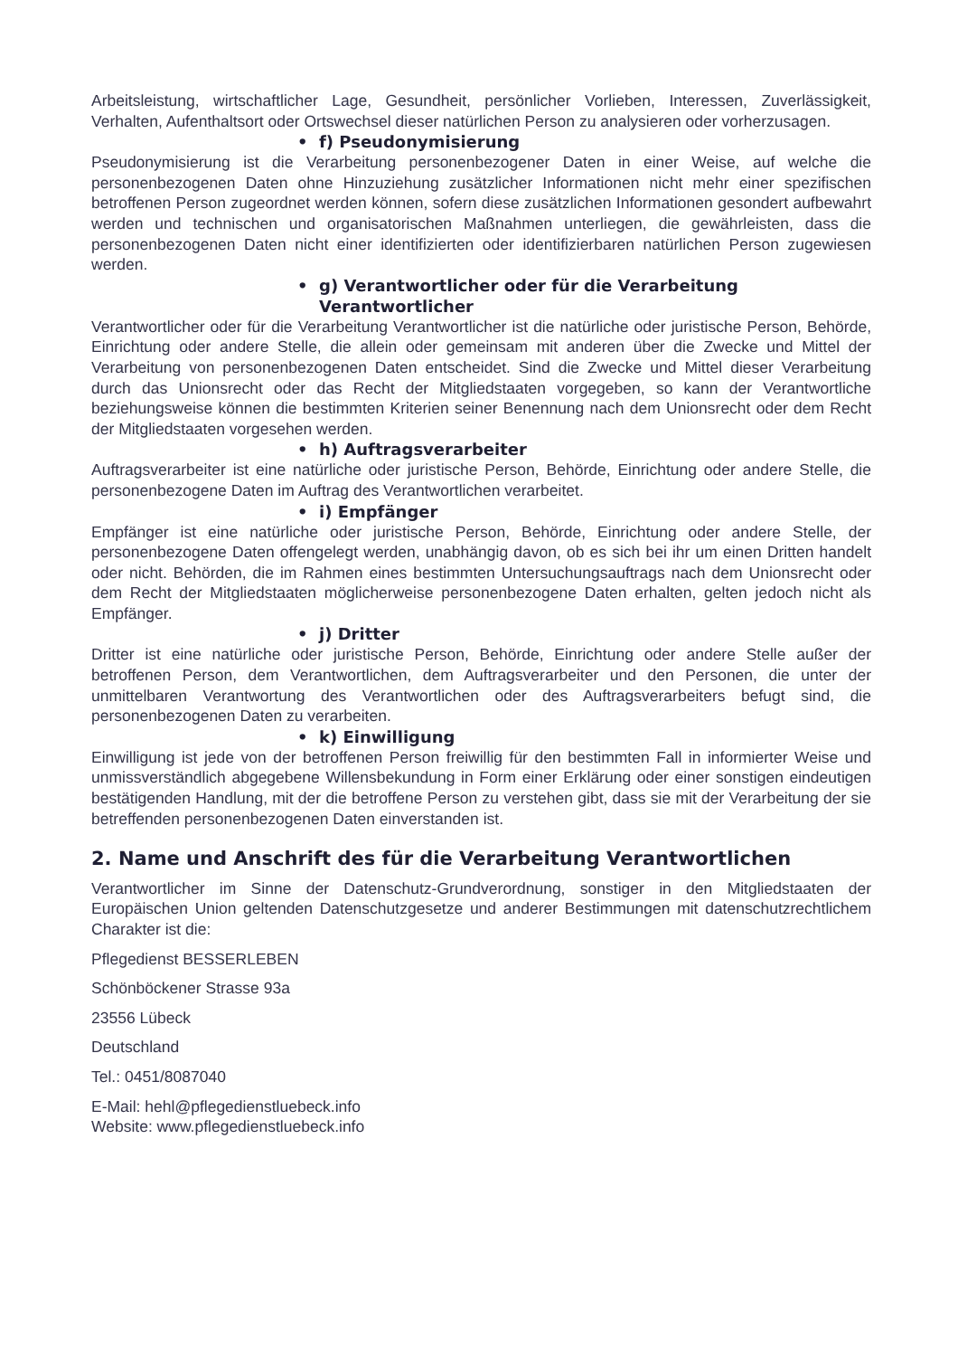Arbeitsleistung, wirtschaftlicher Lage, Gesundheit, persönlicher Vorlieben, Interessen, Zuverlässigkeit, Verhalten, Aufenthaltsort oder Ortswechsel dieser natürlichen Person zu analysieren oder vorherzusagen.
• f) Pseudonymisierung
Pseudonymisierung ist die Verarbeitung personenbezogener Daten in einer Weise, auf welche die personenbezogenen Daten ohne Hinzuziehung zusätzlicher Informationen nicht mehr einer spezifischen betroffenen Person zugeordnet werden können, sofern diese zusätzlichen Informationen gesondert aufbewahrt werden und technischen und organisatorischen Maßnahmen unterliegen, die gewährleisten, dass die personenbezogenen Daten nicht einer identifizierten oder identifizierbaren natürlichen Person zugewiesen werden.
• g) Verantwortlicher oder für die Verarbeitung Verantwortlicher
Verantwortlicher oder für die Verarbeitung Verantwortlicher ist die natürliche oder juristische Person, Behörde, Einrichtung oder andere Stelle, die allein oder gemeinsam mit anderen über die Zwecke und Mittel der Verarbeitung von personenbezogenen Daten entscheidet. Sind die Zwecke und Mittel dieser Verarbeitung durch das Unionsrecht oder das Recht der Mitgliedstaaten vorgegeben, so kann der Verantwortliche beziehungsweise können die bestimmten Kriterien seiner Benennung nach dem Unionsrecht oder dem Recht der Mitgliedstaaten vorgesehen werden.
• h) Auftragsverarbeiter
Auftragsverarbeiter ist eine natürliche oder juristische Person, Behörde, Einrichtung oder andere Stelle, die personenbezogene Daten im Auftrag des Verantwortlichen verarbeitet.
• i) Empfänger
Empfänger ist eine natürliche oder juristische Person, Behörde, Einrichtung oder andere Stelle, der personenbezogene Daten offengelegt werden, unabhängig davon, ob es sich bei ihr um einen Dritten handelt oder nicht. Behörden, die im Rahmen eines bestimmten Untersuchungsauftrags nach dem Unionsrecht oder dem Recht der Mitgliedstaaten möglicherweise personenbezogene Daten erhalten, gelten jedoch nicht als Empfänger.
• j) Dritter
Dritter ist eine natürliche oder juristische Person, Behörde, Einrichtung oder andere Stelle außer der betroffenen Person, dem Verantwortlichen, dem Auftragsverarbeiter und den Personen, die unter der unmittelbaren Verantwortung des Verantwortlichen oder des Auftragsverarbeiters befugt sind, die personenbezogenen Daten zu verarbeiten.
• k) Einwilligung
Einwilligung ist jede von der betroffenen Person freiwillig für den bestimmten Fall in informierter Weise und unmissverständlich abgegebene Willensbekundung in Form einer Erklärung oder einer sonstigen eindeutigen bestätigenden Handlung, mit der die betroffene Person zu verstehen gibt, dass sie mit der Verarbeitung der sie betreffenden personenbezogenen Daten einverstanden ist.
2. Name und Anschrift des für die Verarbeitung Verantwortlichen
Verantwortlicher im Sinne der Datenschutz-Grundverordnung, sonstiger in den Mitgliedstaaten der Europäischen Union geltenden Datenschutzgesetze und anderer Bestimmungen mit datenschutzrechtlichem Charakter ist die:
Pflegedienst BESSERLEBEN
Schönböckener Strasse 93a
23556 Lübeck
Deutschland
Tel.: 0451/8087040
E-Mail: hehl@pflegedienstluebeck.info
Website: www.pflegedienstluebeck.info